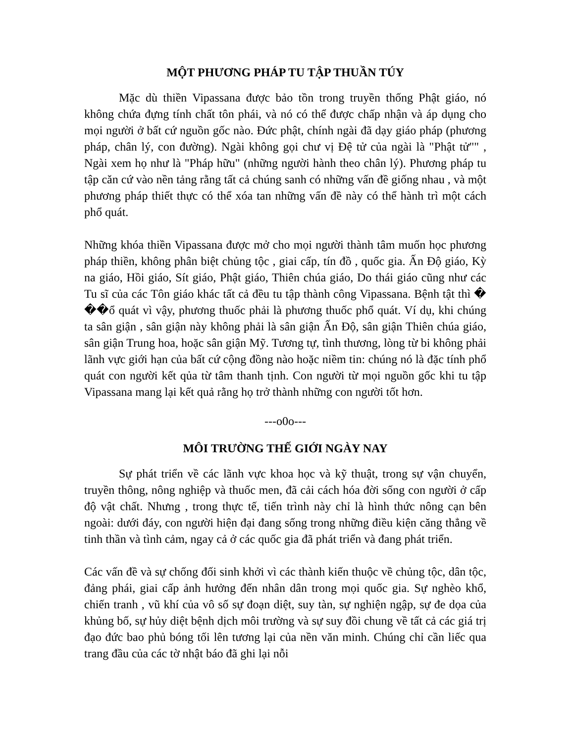MỘT PHƯƠNG PHÁP TU TẬP THUẦN TÚY
Mặc dù thiền Vipassana được bảo tồn trong truyền thống Phật giáo, nó không chứa đựng tính chất tôn phái, và nó có thể được chấp nhận và áp dụng cho mọi người ở bất cứ nguồn gốc nào. Đức phật, chính ngài đã dạy giáo pháp (phương pháp, chân lý, con đường). Ngài không gọi chư vị Đệ tử của ngài là "Phật tử"" , Ngài xem họ như là "Pháp hữu" (những người hành theo chân lý). Phương pháp tu tập căn cứ vào nền tảng rằng tất cả chúng sanh có những vấn đề giống nhau , và một phương pháp thiết thực có thể xóa tan những vấn đề này có thể hành trì một cách phổ quát.
Những khóa thiền Vipassana được mở cho mọi người thành tâm muốn học phương pháp thiền, không phân biệt chủng tộc , giai cấp, tín đồ , quốc gia. Ấn Độ giáo, Kỳ na giáo, Hồi giáo, Sít giáo, Phật giáo, Thiên chúa giáo, Do thái giáo cũng như các Tu sĩ của các Tôn giáo khác tất cả đều tu tập thành công Vipassana. Bệnh tật thì � ��ổ quát vì vậy, phương thuốc phải là phương thuốc phổ quát. Ví dụ, khi chúng ta sân giận , sân giận này không phải là sân giận Ấn Độ, sân giận Thiên chúa giáo, sân giận Trung hoa, hoặc sân giận Mỹ. Tương tự, tình thương, lòng từ bi không phải lãnh vực giới hạn của bất cứ cộng đồng nào hoặc niềm tin: chúng nó là đặc tính phổ quát con người kết qủa từ tâm thanh tịnh. Con người từ mọi nguồn gốc khi tu tập Vipassana mang lại kết quả rằng họ trở thành những con người tốt hơn.
---o0o---
MÔI TRƯỜNG THẾ GIỚI NGÀY NAY
Sự phát triển về các lãnh vực khoa học và kỹ thuật, trong sự vận chuyển, truyền thông, nông nghiệp và thuốc men, đã cải cách hóa đời sống con người ở cấp độ vật chất. Nhưng , trong thực tế, tiến trình này chỉ là hình thức nông cạn bên ngoài: dưới đáy, con người hiện đại đang sống trong những điều kiện căng thẳng về tinh thần và tình cảm, ngay cả ở các quốc gia đã phát triển và đang phát triển.
Các vấn đề và sự chống đối sinh khởi vì các thành kiến thuộc về chủng tộc, dân tộc, đảng phái, giai cấp ảnh hưởng đến nhân dân trong mọi quốc gia. Sự nghèo khổ, chiến tranh , vũ khí của vô số sự đoạn diệt, suy tàn, sự nghiện ngập, sự đe dọa của khủng bố, sự hủy diệt bệnh dịch môi trường và sự suy đồi chung về tất cả các giá trị đạo đức bao phủ bóng tối lên tương lại của nền văn minh. Chúng chỉ cần liếc qua trang đầu của các tờ nhật báo đã ghi lại nỗi